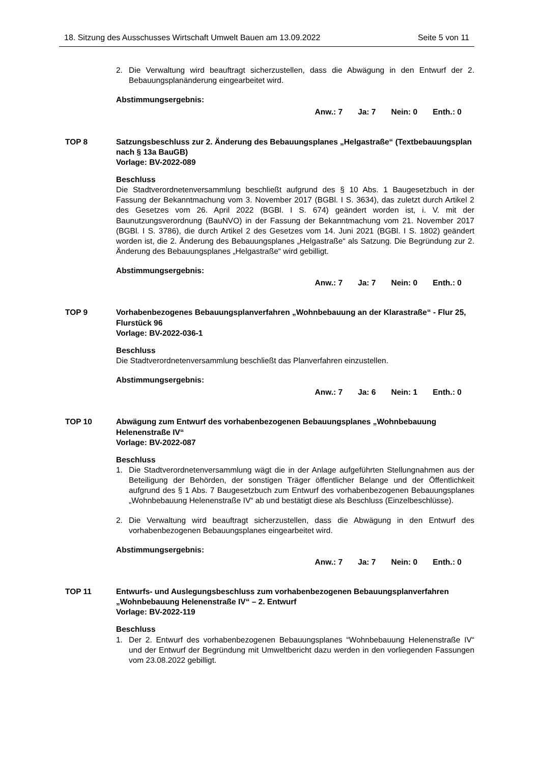18. Sitzung des Ausschusses Wirtschaft Umwelt Bauen am 13.09.2022 Seite 5 von 11
2. Die Verwaltung wird beauftragt sicherzustellen, dass die Abwägung in den Entwurf der 2. Bebauungsplanänderung eingearbeitet wird.
Abstimmungsergebnis:
Anw.: 7 Ja: 7 Nein: 0 Enth.: 0
TOP 8 Satzungsbeschluss zur 2. Änderung des Bebauungsplanes „Helgastraße“ (Textbebauungsplan nach § 13a BauGB)
Vorlage: BV-2022-089
Beschluss
Die Stadtverordnetenversammlung beschließt aufgrund des § 10 Abs. 1 Baugesetzbuch in der Fassung der Bekanntmachung vom 3. November 2017 (BGBl. I S. 3634), das zuletzt durch Artikel 2 des Gesetzes vom 26. April 2022 (BGBl. I S. 674) geändert worden ist, i. V. mit der Baunutzungsverordnung (BauNVO) in der Fassung der Bekanntmachung vom 21. November 2017 (BGBl. I S. 3786), die durch Artikel 2 des Gesetzes vom 14. Juni 2021 (BGBl. I S. 1802) geändert worden ist, die 2. Änderung des Bebauungsplanes „Helgastraße“ als Satzung. Die Begründung zur 2. Änderung des Bebauungsplanes „Helgastraße“ wird gebilligt.
Abstimmungsergebnis:
Anw.: 7 Ja: 7 Nein: 0 Enth.: 0
TOP 9 Vorhabenbezogenes Bebauungsplanverfahren „Wohnbebauung an der Klarastraße“ - Flur 25, Flurstück 96
Vorlage: BV-2022-036-1
Beschluss
Die Stadtverordnetenversammlung beschließt das Planverfahren einzustellen.
Abstimmungsergebnis:
Anw.: 7 Ja: 6 Nein: 1 Enth.: 0
TOP 10 Abwägung zum Entwurf des vorhabenbezogenen Bebauungsplanes „Wohnbebauung Helenenstraße IV“
Vorlage: BV-2022-087
Beschluss
1. Die Stadtverordnetenversammlung wägt die in der Anlage aufgeführten Stellungnahmen aus der Beteiligung der Behörden, der sonstigen Träger öffentlicher Belange und der Öffentlichkeit aufgrund des § 1 Abs. 7 Baugesetzbuch zum Entwurf des vorhabenbezogenen Bebauungsplanes „Wohnbebauung Helenenstraße IV“ ab und bestätigt diese als Beschluss (Einzelbeschlüsse).
2. Die Verwaltung wird beauftragt sicherzustellen, dass die Abwägung in den Entwurf des vorhabenbezogenen Bebauungsplanes eingearbeitet wird.
Abstimmungsergebnis:
Anw.: 7 Ja: 7 Nein: 0 Enth.: 0
TOP 11 Entwurfs- und Auslegungsbeschluss zum vorhabenbezogenen Bebauungsplanverfahren „Wohnbebauung Helenenstraße IV“ – 2. Entwurf
Vorlage: BV-2022-119
Beschluss
1. Der 2. Entwurf des vorhabenbezogenen Bebauungsplanes “Wohnbebauung Helenenstraße IV“ und der Entwurf der Begründung mit Umweltbericht dazu werden in den vorliegenden Fassungen vom 23.08.2022 gebilligt.